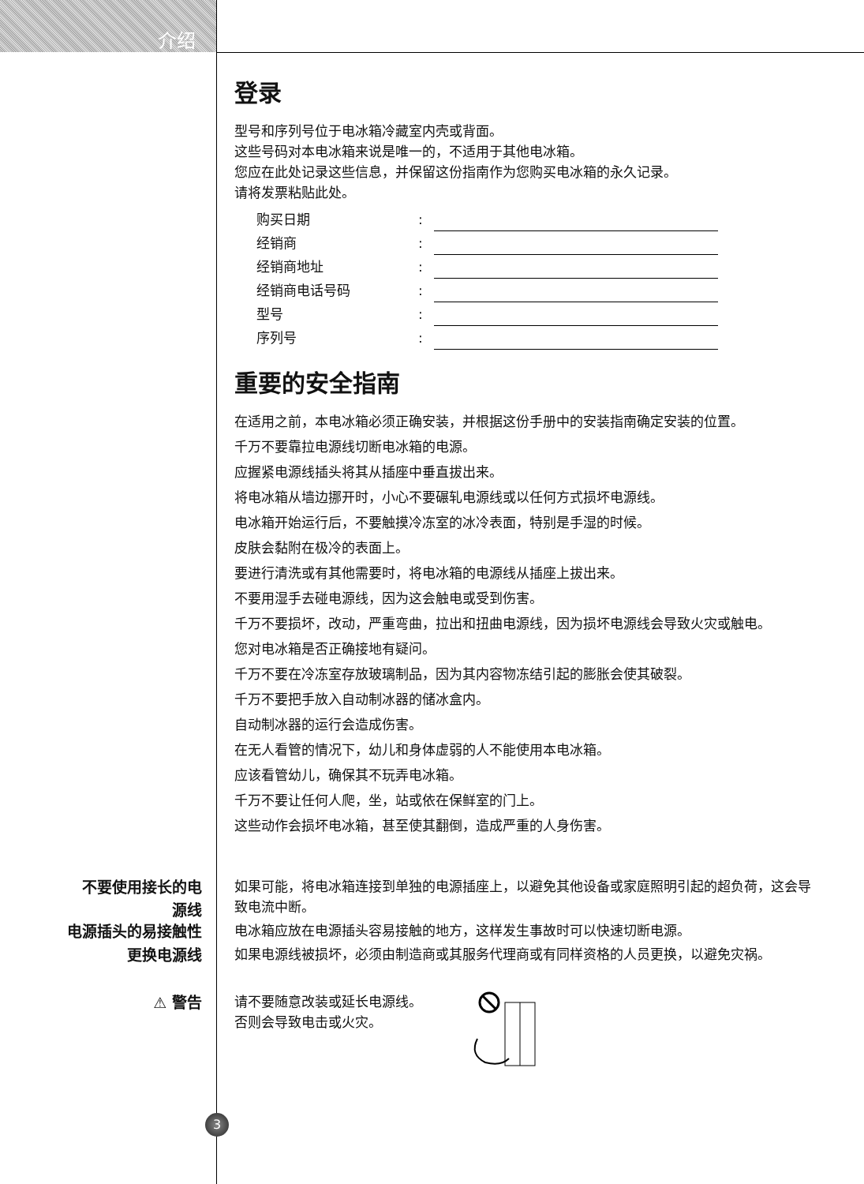介绍
登录
型号和序列号位于电冰箱冷藏室内壳或背面。
这些号码对本电冰箱来说是唯一的，不适用于其他电冰箱。
您应在此处记录这些信息，并保留这份指南作为您购买电冰箱的永久记录。
请将发票粘贴此处。
| 购买日期 | : | |
| 经销商 | : | |
| 经销商地址 | : | |
| 经销商电话号码 | : | |
| 型号 | : | |
| 序列号 | : | |
重要的安全指南
在适用之前，本电冰箱必须正确安装，并根据这份手册中的安装指南确定安装的位置。
千万不要靠拉电源线切断电冰箱的电源。
应握紧电源线插头将其从插座中垂直拔出来。
将电冰箱从墙边挪开时，小心不要碾轧电源线或以任何方式损坏电源线。
电冰箱开始运行后，不要触摸冷冻室的冰冷表面，特别是手湿的时候。
皮肤会黏附在极冷的表面上。
要进行清洗或有其他需要时，将电冰箱的电源线从插座上拔出来。
不要用湿手去碰电源线，因为这会触电或受到伤害。
千万不要损坏，改动，严重弯曲，拉出和扭曲电源线，因为损坏电源线会导致火灾或触电。
您对电冰箱是否正确接地有疑问。
千万不要在冷冻室存放玻璃制品，因为其内容物冻结引起的膨胀会使其破裂。
千万不要把手放入自动制冰器的储冰盒内。
自动制冰器的运行会造成伤害。
在无人看管的情况下，幼儿和身体虚弱的人不能使用本电冰箱。
应该看管幼儿，确保其不玩弄电冰箱。
千万不要让任何人爬，坐，站或依在保鲜室的门上。
这些动作会损坏电冰箱，甚至使其翻倒，造成严重的人身伤害。
不要使用接长的电
源线
如果可能，将电冰箱连接到单独的电源插座上，以避免其他设备或家庭照明引起的超负荷，这会导致电流中断。
电源插头的易接触性
电冰箱应放在电源插头容易接触的地方，这样发生事故时可以快速切断电源。
更换电源线
如果电源线被损坏，必须由制造商或其服务代理商或有同样资格的人员更换，以避免灾祸。
⚠ 警告
请不要随意改装或延长电源线。
否则会导致电击或火灾。
3